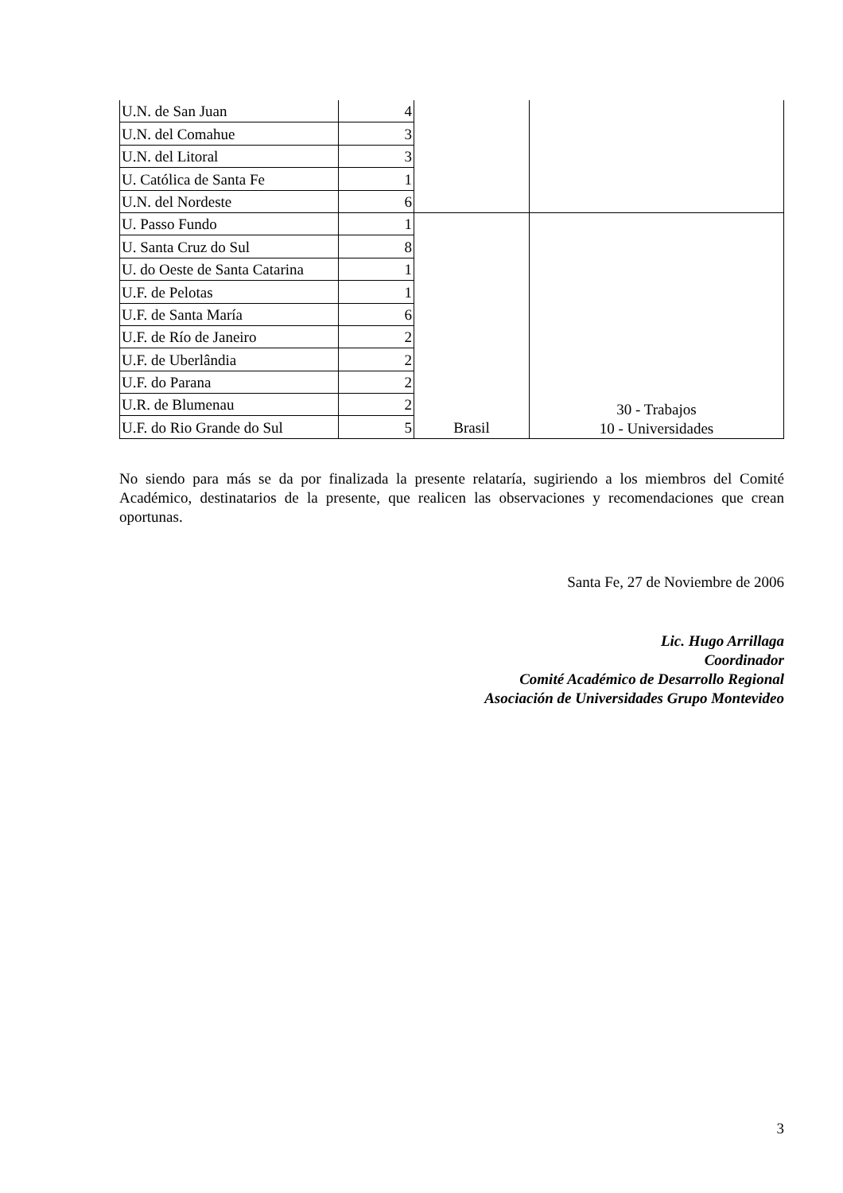| U.N. de San Juan | 4 | | |
| U.N. del Comahue | 3 | | |
| U.N. del Litoral | 3 | | |
| U. Católica de Santa Fe | 1 | | |
| U.N. del Nordeste | 6 | | |
| U. Passo Fundo | 1 | Brasil | 30 - Trabajos 10 - Universidades |
| U. Santa Cruz do Sul | 8 | | |
| U. do Oeste de Santa Catarina | 1 | | |
| U.F. de Pelotas | 1 | | |
| U.F. de Santa María | 6 | | |
| U.F. de Río de Janeiro | 2 | | |
| U.F. de Uberlândia | 2 | | |
| U.F. do Parana | 2 | | |
| U.R. de Blumenau | 2 | | |
| U.F. do Rio Grande do Sul | 5 | | |
No siendo para más se da por finalizada la presente relataría, sugiriendo a los miembros del Comité Académico, destinatarios de la presente, que realicen las observaciones y recomendaciones que crean oportunas.
Santa Fe, 27 de Noviembre de 2006
Lic. Hugo Arrillaga
Coordinador
Comité Académico de Desarrollo Regional
Asociación de Universidades Grupo Montevideo
3